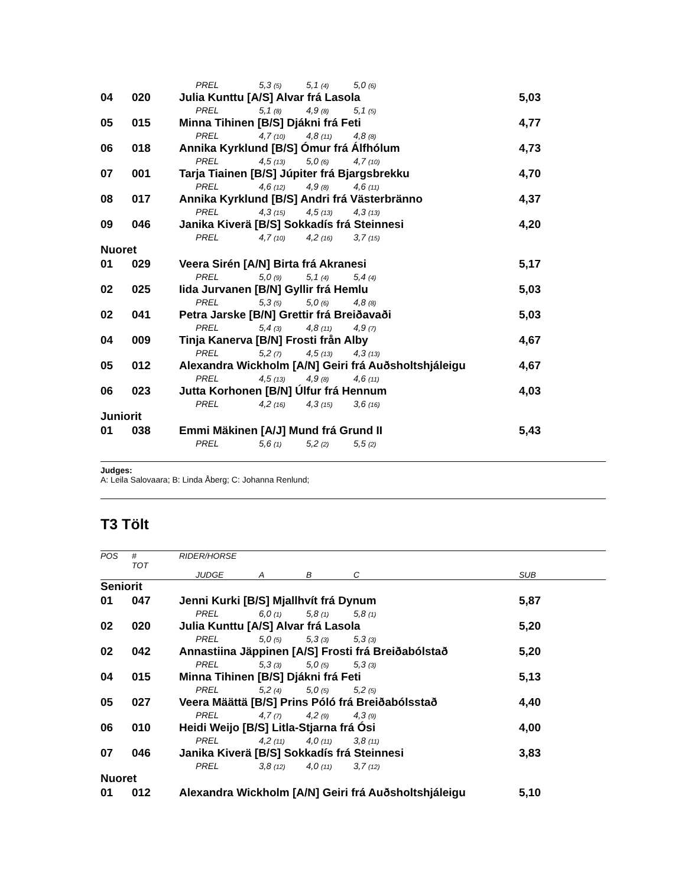| | | | PREL | 5,3 (5) | 5,1 (4) | 5,0 (6) | |
| 04 | 020 | Julia Kunttu [A/S] Alvar frá Lasola | | | | | 5,03 |
| | | | PREL | 5,1 (8) | 4,9 (8) | 5,1 (5) | |
| 05 | 015 | Minna Tihinen [B/S] Djákni frá Feti | | | | | 4,77 |
| | | | PREL | 4,7 (10) | 4,8 (11) | 4,8 (8) | |
| 06 | 018 | Annika Kyrklund [B/S] Ómur frá Álfhólum | | | | | 4,73 |
| | | | PREL | 4,5 (13) | 5,0 (6) | 4,7 (10) | |
| 07 | 001 | Tarja Tiainen [B/S] Júpiter frá Bjargsbrekku | | | | | 4,70 |
| | | | PREL | 4,6 (12) | 4,9 (8) | 4,6 (11) | |
| 08 | 017 | Annika Kyrklund [B/S] Andri frá Västerbränno | | | | | 4,37 |
| | | | PREL | 4,3 (15) | 4,5 (13) | 4,3 (13) | |
| 09 | 046 | Janika Kiverä [B/S] Sokkadís frá Steinnesi | | | | | 4,20 |
| | | | PREL | 4,7 (10) | 4,2 (16) | 3,7 (15) | |
| Nuoret | | | | | | | |
| 01 | 029 | Veera Sirén [A/N] Birta frá Akranesi | | | | | 5,17 |
| | | | PREL | 5,0 (9) | 5,1 (4) | 5,4 (4) | |
| 02 | 025 | Iida Jurvanen [B/N] Gyllir frá Hemlu | | | | | 5,03 |
| | | | PREL | 5,3 (5) | 5,0 (6) | 4,8 (8) | |
| 02 | 041 | Petra Jarske [B/N] Grettir frá Breiðavaði | | | | | 5,03 |
| | | | PREL | 5,4 (3) | 4,8 (11) | 4,9 (7) | |
| 04 | 009 | Tinja Kanerva [B/N] Frosti från Alby | | | | | 4,67 |
| | | | PREL | 5,2 (7) | 4,5 (13) | 4,3 (13) | |
| 05 | 012 | Alexandra Wickholm [A/N] Geiri frá Auðsholtshjáleigu | | | | | 4,67 |
| | | | PREL | 4,5 (13) | 4,9 (8) | 4,6 (11) | |
| 06 | 023 | Jutta Korhonen [B/N] Úlfur frá Hennum | | | | | 4,03 |
| | | | PREL | 4,2 (16) | 4,3 (15) | 3,6 (16) | |
| Juniorit | | | | | | | |
| 01 | 038 | Emmi Mäkinen [A/J] Mund frá Grund II | | | | | 5,43 |
| | | | PREL | 5,6 (1) | 5,2 (2) | 5,5 (2) | |
Judges:
A: Leila Salovaara; B: Linda Åberg; C: Johanna Renlund;
T3 Tölt
| POS | # TOT | RIDER/HORSE | | | | | |
| | | | JUDGE | A | B | C | SUB |
| Seniorit | | | | | | | |
| 01 | 047 | Jenni Kurki [B/S] Mjallhvít frá Dynum | | | | | 5,87 |
| | | | PREL | 6,0 (1) | 5,8 (1) | 5,8 (1) | |
| 02 | 020 | Julia Kunttu [A/S] Alvar frá Lasola | | | | | 5,20 |
| | | | PREL | 5,0 (5) | 5,3 (3) | 5,3 (3) | |
| 02 | 042 | Annastiina Jäppinen [A/S] Frosti frá Breiðabólstað | | | | | 5,20 |
| | | | PREL | 5,3 (3) | 5,0 (5) | 5,3 (3) | |
| 04 | 015 | Minna Tihinen [B/S] Djákni frá Feti | | | | | 5,13 |
| | | | PREL | 5,2 (4) | 5,0 (5) | 5,2 (5) | |
| 05 | 027 | Veera Määttä [B/S] Prins Póló frá Breiðabólsstað | | | | | 4,40 |
| | | | PREL | 4,7 (7) | 4,2 (9) | 4,3 (9) | |
| 06 | 010 | Heidi Weijo [B/S] Litla-Stjarna frá Ósi | | | | | 4,00 |
| | | | PREL | 4,2 (11) | 4,0 (11) | 3,8 (11) | |
| 07 | 046 | Janika Kiverä [B/S] Sokkadís frá Steinnesi | | | | | 3,83 |
| | | | PREL | 3,8 (12) | 4,0 (11) | 3,7 (12) | |
| Nuoret | | | | | | | |
| 01 | 012 | Alexandra Wickholm [A/N] Geiri frá Auðsholtshjáleigu | | | | | 5,10 |